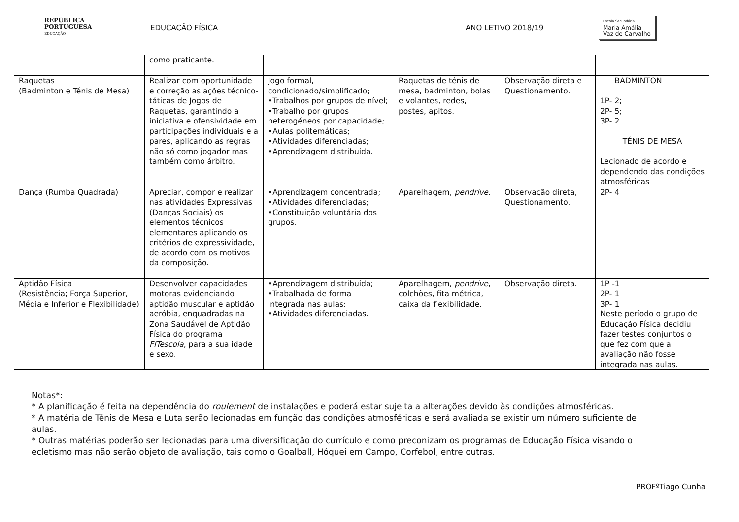REPÚBLICA
PORTUGUESA
EDUCAÇÃO
EDUCAÇÃO FÍSICA ANO LETIVO 2018/19
Escola Secundária
Maria Amália
Vaz de Carvalho
| | como praticante. | | | | |
| Raquetas (Badminton e Ténis de Mesa) | Realizar com oportunidade e correção as ações técnico-táticas de Jogos de Raquetas, garantindo a iniciativa e ofensividade em participações individuais e a pares, aplicando as regras não só como jogador mas também como árbitro. | Jogo formal, condicionado/simplificado; •Trabalhos por grupos de nível; •Trabalho por grupos heterogéneos por capacidade; •Aulas politemáticas; •Atividades diferenciadas; •Aprendizagem distribuída. | Raquetas de ténis de mesa, badminton, bolas e volantes, redes, postes, apitos. | Observação direta e Questionamento. | BADMINTON 1P- 2; 2P- 5; 3P- 2 TÉNIS DE MESA Lecionado de acordo e dependendo das condições atmosféricas |
| Dança (Rumba Quadrada) | Apreciar, compor e realizar nas atividades Expressivas (Danças Sociais) os elementos técnicos elementares aplicando os critérios de expressividade, de acordo com os motivos da composição. | •Aprendizagem concentrada; •Atividades diferenciadas; •Constituição voluntária dos grupos. | Aparelhagem, pendrive . | Observação direta, Questionamento. | 2P- 4 |
| Aptidão Física (Resistência; Força Superior, Média e Inferior e Flexibilidade) | Desenvolver capacidades motoras evidenciando aptidão muscular e aptidão aeróbia, enquadradas na Zona Saudável de Aptidão Física do programa FITescola , para a sua idade e sexo. | •Aprendizagem distribuída; •Trabalhada de forma integrada nas aulas; •Atividades diferenciadas. | Aparelhagem, pendrive , colchões, fita métrica, caixa da flexibilidade. | Observação direta. | 1P -1 2P- 1 3P- 1 Neste período o grupo de Educação Física decidiu fazer testes conjuntos o que fez com que a avaliação não fosse integrada nas aulas. |
Notas*:
* A planificação é feita na dependência do roulement de instalações e poderá estar sujeita a alterações devido às condições atmosféricas.
* A matéria de Ténis de Mesa e Luta serão lecionadas em função das condições atmosféricas e será avaliada se existir um número suficiente de aulas.
* Outras matérias poderão ser lecionadas para uma diversificação do currículo e como preconizam os programas de Educação Física visando o ecletismo mas não serão objeto de avaliação, tais como o Goalball, Hóquei em Campo, Corfebol, entre outras.
PROFºTiago Cunha